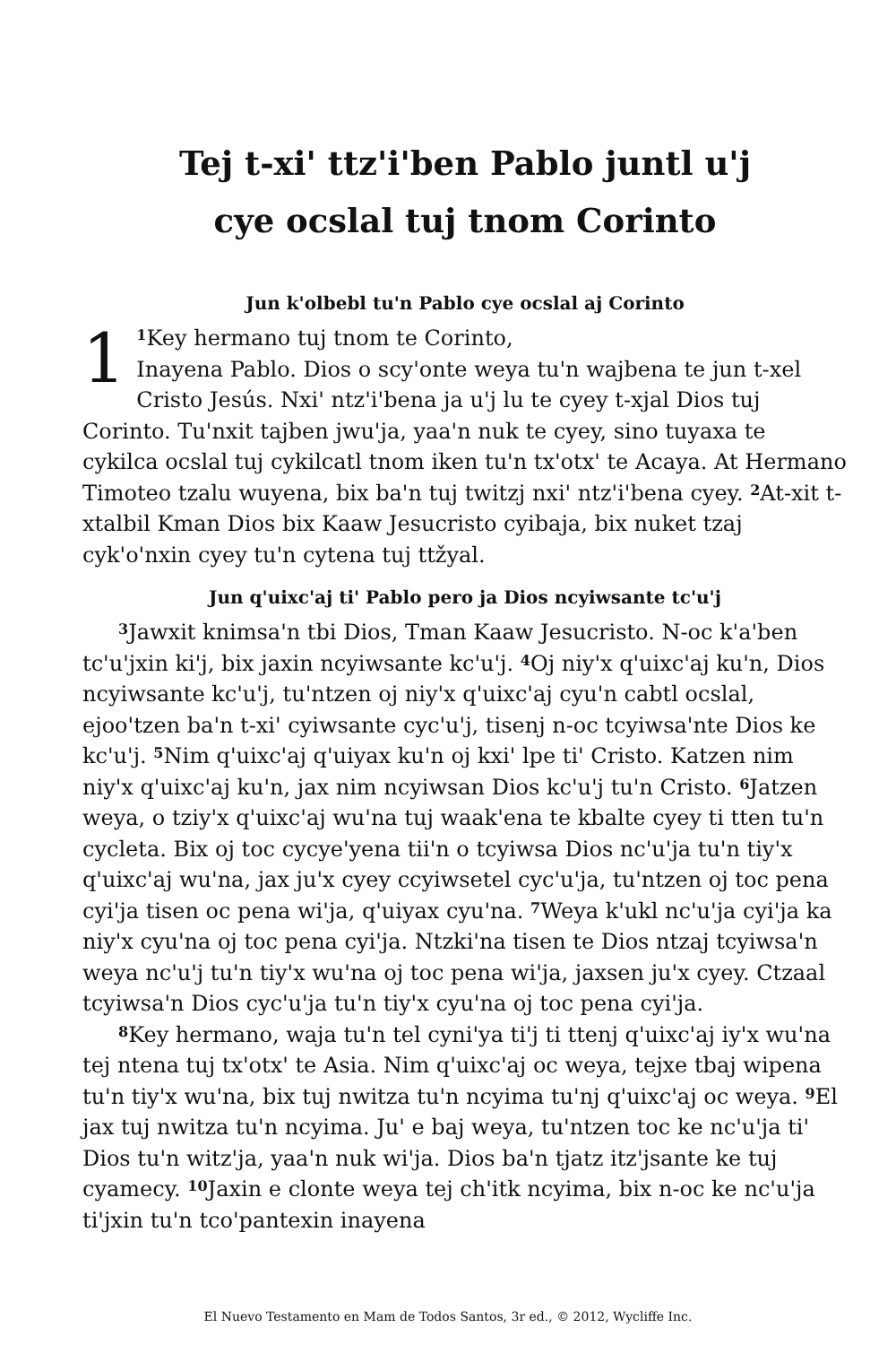Tej t-xi' ttz'i'ben Pablo juntl u'j
cye ocslal tuj tnom Corinto
Jun k'olbebl tu'n Pablo cye ocslal aj Corinto
1<sup>1</sup>Key hermano tuj tnom te Corinto,
Inayena Pablo. Dios o scy'onte weya tu'n wajbena te jun t-xel Cristo Jesús. Nxi' ntz'i'bena ja u'j lu te cyey t-xjal Dios tuj Corinto. Tu'nxit tajben jwu'ja, yaa'n nuk te cyey, sino tuyaxa te cykilca ocslal tuj cykilcatl tnom iken tu'n tx'otx' te Acaya. At Hermano Timoteo tzalu wuyena, bix ba'n tuj twitzj nxi' ntz'i'bena cyey. <sup>2</sup>At-xit t-xtalbil Kman Dios bix Kaaw Jesucristo cyibaja, bix nuket tzaj cyk'o'nxin cyey tu'n cytena tuj ttžyal.
Jun q'uixc'aj ti' Pablo pero ja Dios ncyiwsante tc'u'j
<sup>3</sup> Jawxit knimsa'n tbi Dios, Tman Kaaw Jesucristo. N-oc k'a'ben tc'u'jxin ki'j, bix jaxin ncyiwsante kc'u'j. <sup>4</sup>Oj niy'x q'uixc'aj ku'n, Dios ncyiwsante kc'u'j, tu'ntzen oj niy'x q'uixc'aj cyu'n cabtl ocslal, ejoo'tzen ba'n t-xi' cyiwsante cyc'u'j, tisenj n-oc tcyiwsa'nte Dios ke kc'u'j. <sup>5</sup>Nim q'uixc'aj q'uiyax ku'n oj kxi' lpe ti' Cristo. Katzen nim niy'x q'uixc'aj ku'n, jax nim ncyiwsan Dios kc'u'j tu'n Cristo. <sup>6</sup>Jatzen weya, o tziy'x q'uixc'aj wu'na tuj waak'ena te kbalte cyey ti tten tu'n cycleta. Bix oj toc cycye'yena tii'n o tcyiwsa Dios nc'u'ja tu'n tiy'x q'uixc'aj wu'na, jax ju'x cyey ccyiwsetel cyc'u'ja, tu'ntzen oj toc pena cyi'ja tisen oc pena wi'ja, q'uiyax cyu'na. <sup>7</sup>Weya k'ukl nc'u'ja cyi'ja ka niy'x cyu'na oj toc pena cyi'ja. Ntzki'na tisen te Dios ntzaj tcyiwsa'n weya nc'u'j tu'n tiy'x wu'na oj toc pena wi'ja, jaxsen ju'x cyey. Ctzaal tcyiwsa'n Dios cyc'u'ja tu'n tiy'x cyu'na oj toc pena cyi'ja.
<sup>8</sup> Key hermano, waja tu'n tel cyni'ya ti'j ti ttenj q'uixc'aj iy'x wu'na tej ntena tuj tx'otx' te Asia. Nim q'uixc'aj oc weya, tejxe tbaj wipena tu'n tiy'x wu'na, bix tuj nwitza tu'n ncyima tu'nj q'uixc'aj oc weya. <sup>9</sup>El jax tuj nwitza tu'n ncyima. Ju' e baj weya, tu'ntzen toc ke nc'u'ja ti' Dios tu'n witz'ja, yaa'n nuk wi'ja. Dios ba'n tjatz itz'jsante ke tuj cyamecy. <sup>10</sup>Jaxin e clonte weya tej ch'itk ncyima, bix n-oc ke nc'u'ja ti'jxin tu'n tco'pantexin inayena
El Nuevo Testamento en Mam de Todos Santos, 3r ed., © 2012, Wycliffe Inc.